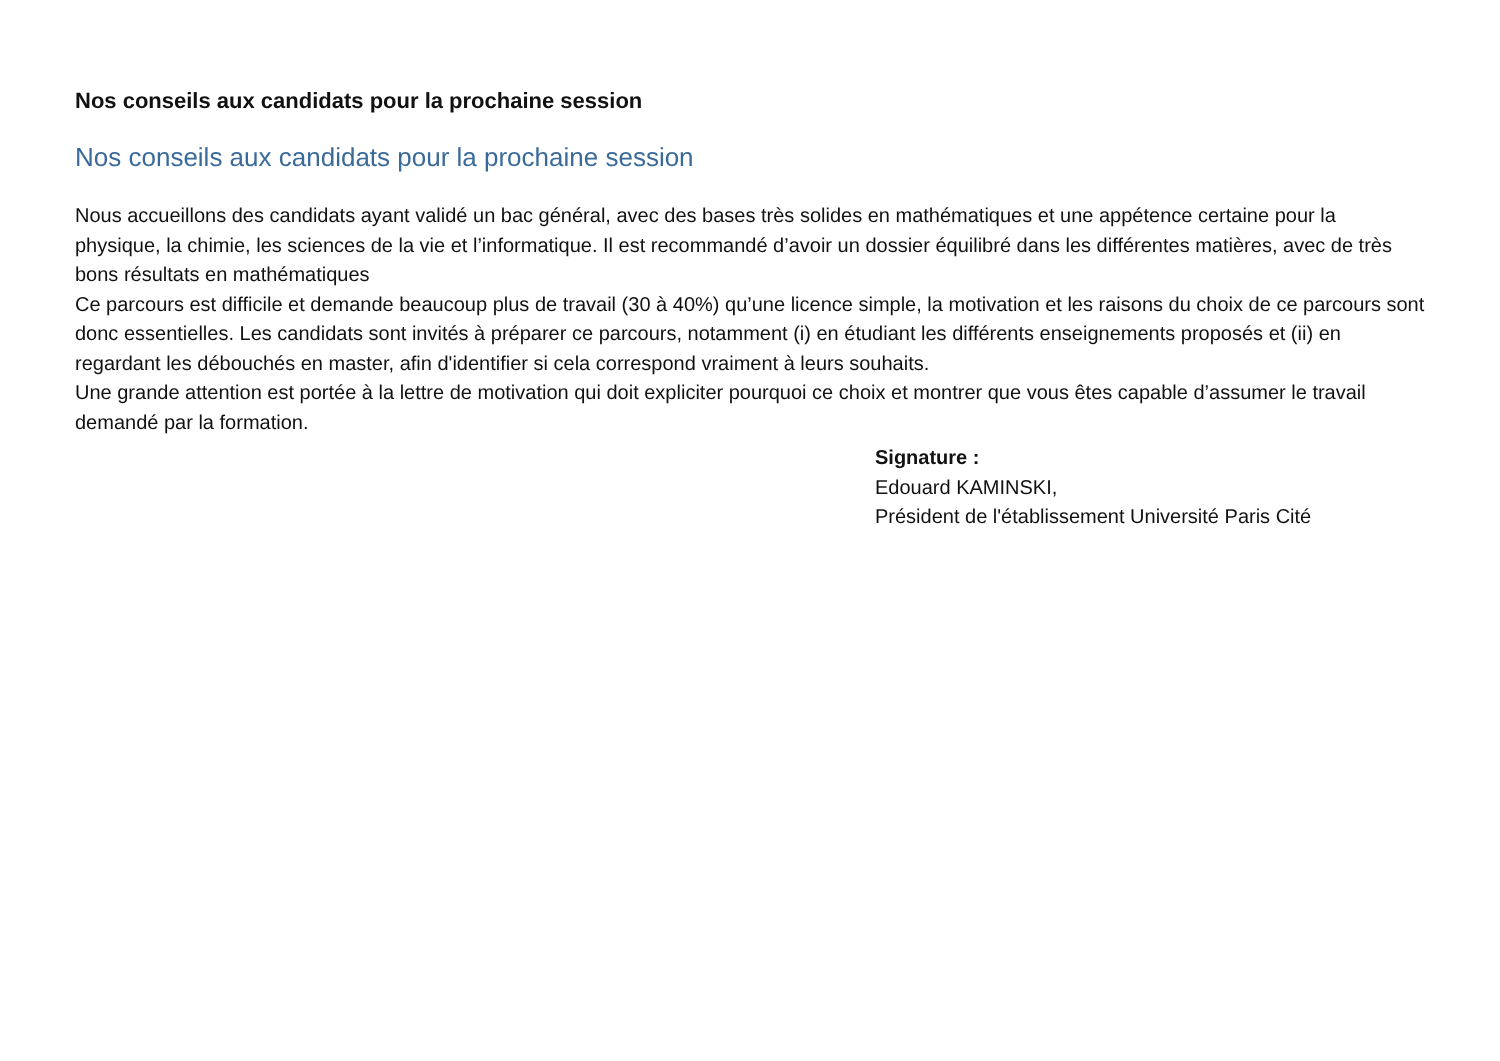Nos conseils aux candidats pour la prochaine session
Nos conseils aux candidats pour la prochaine session
Nous accueillons des candidats ayant validé un bac général, avec des bases très solides en mathématiques et une appétence certaine pour la physique, la chimie, les sciences de la vie et l’informatique. Il est recommandé d’avoir un dossier équilibré dans les différentes matières, avec de très bons résultats en mathématiques
Ce parcours est difficile et demande beaucoup plus de travail (30 à 40%) qu’une licence simple, la motivation et les raisons du choix de ce parcours sont donc essentielles. Les candidats sont invités à préparer ce parcours, notamment (i) en étudiant les différents enseignements proposés et (ii) en regardant les débouchés en master, afin d'identifier si cela correspond vraiment à leurs souhaits.
Une grande attention est portée à la lettre de motivation qui doit expliciter pourquoi ce choix et montrer que vous êtes capable d’assumer le travail demandé par la formation.
Signature :
Edouard KAMINSKI,
Président de l'établissement Université Paris Cité